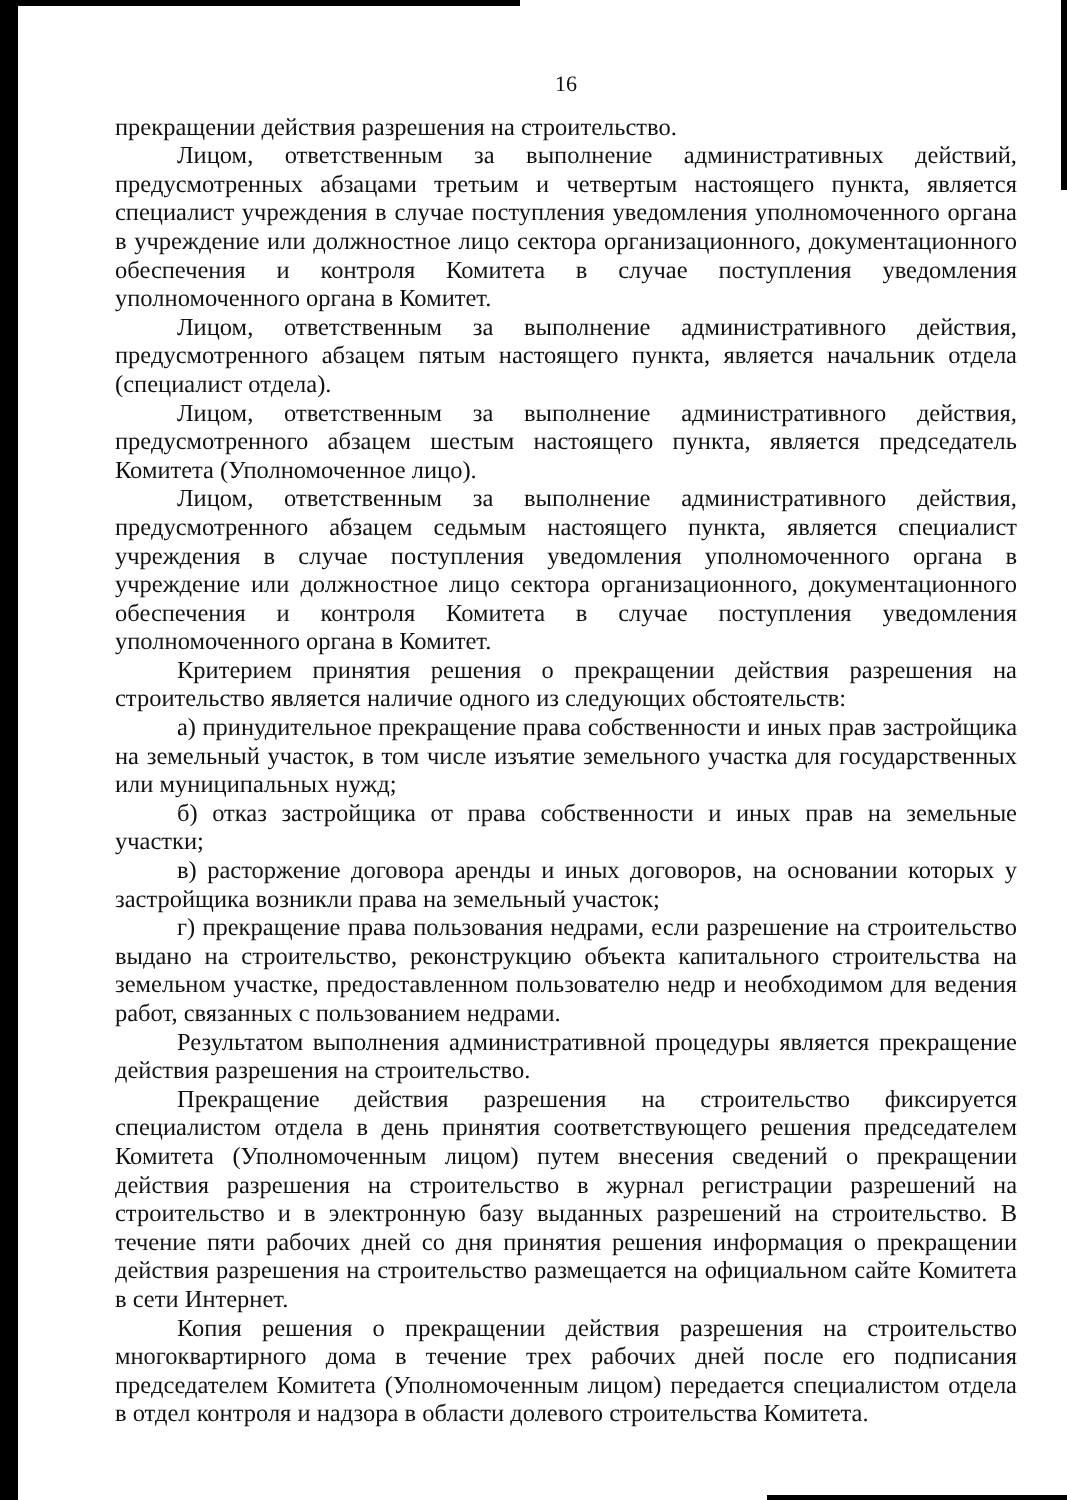16
прекращении действия разрешения на строительство.
Лицом, ответственным за выполнение административных действий, предусмотренных абзацами третьим и четвертым настоящего пункта, является специалист учреждения в случае поступления уведомления уполномоченного органа в учреждение или должностное лицо сектора организационного, документационного обеспечения и контроля Комитета в случае поступления уведомления уполномоченного органа в Комитет.
Лицом, ответственным за выполнение административного действия, предусмотренного абзацем пятым настоящего пункта, является начальник отдела (специалист отдела).
Лицом, ответственным за выполнение административного действия, предусмотренного абзацем шестым настоящего пункта, является председатель Комитета (Уполномоченное лицо).
Лицом, ответственным за выполнение административного действия, предусмотренного абзацем седьмым настоящего пункта, является специалист учреждения в случае поступления уведомления уполномоченного органа в учреждение или должностное лицо сектора организационного, документационного обеспечения и контроля Комитета в случае поступления уведомления уполномоченного органа в Комитет.
Критерием принятия решения о прекращении действия разрешения на строительство является наличие одного из следующих обстоятельств:
а) принудительное прекращение права собственности и иных прав застройщика на земельный участок, в том числе изъятие земельного участка для государственных или муниципальных нужд;
б) отказ застройщика от права собственности и иных прав на земельные участки;
в) расторжение договора аренды и иных договоров, на основании которых у застройщика возникли права на земельный участок;
г) прекращение права пользования недрами, если разрешение на строительство выдано на строительство, реконструкцию объекта капитального строительства на земельном участке, предоставленном пользователю недр и необходимом для ведения работ, связанных с пользованием недрами.
Результатом выполнения административной процедуры является прекращение действия разрешения на строительство.
Прекращение действия разрешения на строительство фиксируется специалистом отдела в день принятия соответствующего решения председателем Комитета (Уполномоченным лицом) путем внесения сведений о прекращении действия разрешения на строительство в журнал регистрации разрешений на строительство и в электронную базу выданных разрешений на строительство. В течение пяти рабочих дней со дня принятия решения информация о прекращении действия разрешения на строительство размещается на официальном сайте Комитета в сети Интернет.
Копия решения о прекращении действия разрешения на строительство многоквартирного дома в течение трех рабочих дней после его подписания председателем Комитета (Уполномоченным лицом) передается специалистом отдела в отдел контроля и надзора в области долевого строительства Комитета.